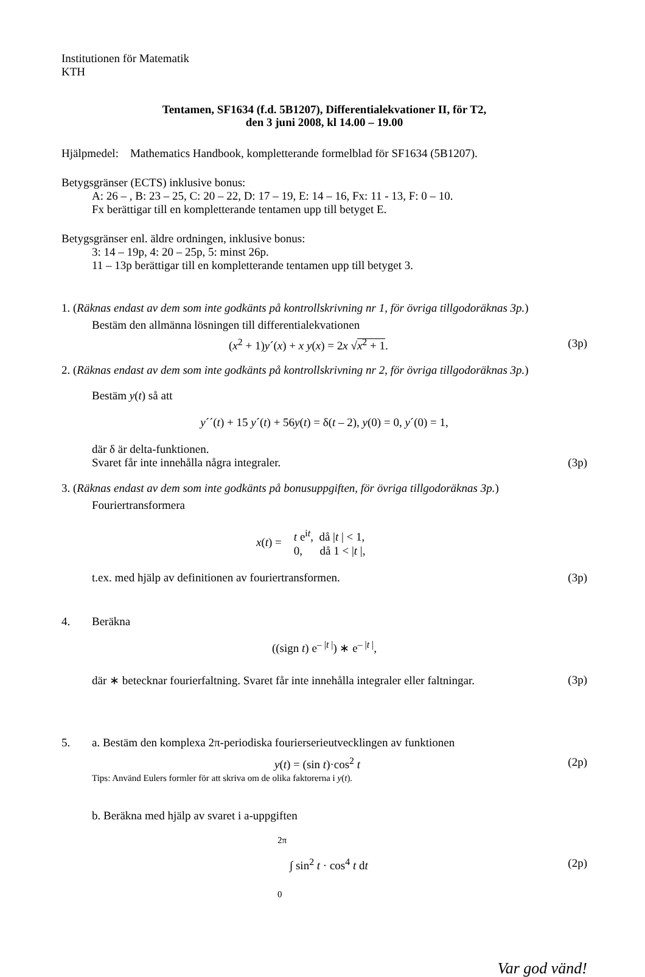Institutionen för Matematik
KTH
Tentamen, SF1634 (f.d. 5B1207), Differentialekvationer II, för T2,
den 3 juni 2008, kl 14.00 – 19.00
Hjälpmedel: Mathematics Handbook, kompletterande formelblad för SF1634 (5B1207).
Betygsgränser (ECTS) inklusive bonus:
A: 26 – , B: 23 – 25, C: 20 – 22, D: 17 – 19, E: 14 – 16, Fx: 11 - 13, F: 0 – 10.
Fx berättigar till en kompletterande tentamen upp till betyget E.
Betygsgränser enl. äldre ordningen, inklusive bonus:
3: 14 – 19p, 4: 20 – 25p, 5: minst 26p.
11 – 13p berättigar till en kompletterande tentamen upp till betyget 3.
1. (Räknas endast av dem som inte godkänts på kontrollskrivning nr 1, för övriga tillgodoräknas 3p.)
Bestäm den allmänna lösningen till differentialekvationen
(x<sup>2</sup> + 1)y´(x) + x y(x) = 2x √x<sup>2</sup> + 1. (3p)
2. (Räknas endast av dem som inte godkänts på kontrollskrivning nr 2, för övriga tillgodoräknas 3p.)
Bestäm y(t) så att
y´´(t) + 15 y´(t) + 56y(t) = δ(t – 2), y(0) = 0, y´(0) = 1,
där δ är delta-funktionen.
Svaret får inte innehålla några integraler. (3p)
3. (Räknas endast av dem som inte godkänts på bonusuppgiften, för övriga tillgodoräknas 3p.)
Fouriertransformera
x(t) = t e<sup>it</sup>, då |t | < 1,
0, då 1 < |t |,
t.ex. med hjälp av definitionen av fouriertransformen. (3p)
4. Beräkna
((sign t) e<sup>– |t |</sup>) ∗ e<sup>– |t |</sup>,
där ∗ betecknar fourierfaltning. Svaret får inte innehålla integraler eller faltningar. (3p)
5. a. Bestäm den komplexa 2π-periodiska fourierserieutvecklingen av funktionen
y(t) = (sin t)·cos<sup>2</sup> t (2p)
Tips: Använd Eulers formler för att skriva om de olika faktorerna i y(t).
b. Beräkna med hjälp av svaret i a-uppgiften
2π
∫ sin<sup>2</sup> t · cos<sup>4</sup> t dt (2p)
0
Var god vänd!